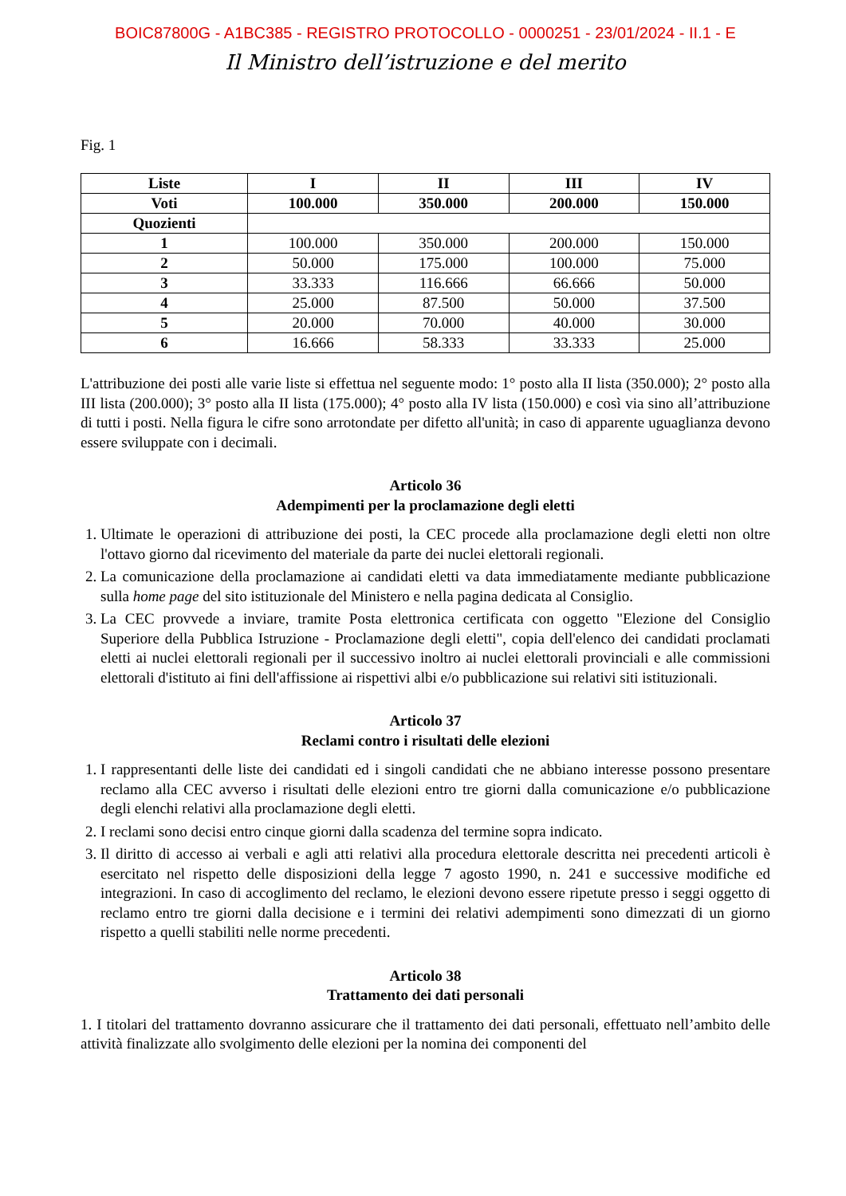BOIC87800G - A1BC385 - REGISTRO PROTOCOLLO - 0000251 - 23/01/2024 - II.1 - E
Il Ministro dell’istruzione e del merito
Fig. 1
| Liste | I | II | III | IV |
| --- | --- | --- | --- | --- |
| Voti | 100.000 | 350.000 | 200.000 | 150.000 |
| Quozienti | | | | |
| 1 | 100.000 | 350.000 | 200.000 | 150.000 |
| 2 | 50.000 | 175.000 | 100.000 | 75.000 |
| 3 | 33.333 | 116.666 | 66.666 | 50.000 |
| 4 | 25.000 | 87.500 | 50.000 | 37.500 |
| 5 | 20.000 | 70.000 | 40.000 | 30.000 |
| 6 | 16.666 | 58.333 | 33.333 | 25.000 |
L'attribuzione dei posti alle varie liste si effettua nel seguente modo: 1° posto alla II lista (350.000); 2° posto alla III lista (200.000); 3° posto alla II lista (175.000); 4° posto alla IV lista (150.000) e così via sino all’attribuzione di tutti i posti. Nella figura le cifre sono arrotondate per difetto all'unità; in caso di apparente uguaglianza devono essere sviluppate con i decimali.
Articolo 36
Adempimenti per la proclamazione degli eletti
1. Ultimate le operazioni di attribuzione dei posti, la CEC procede alla proclamazione degli eletti non oltre l'ottavo giorno dal ricevimento del materiale da parte dei nuclei elettorali regionali.
2. La comunicazione della proclamazione ai candidati eletti va data immediatamente mediante pubblicazione sulla home page del sito istituzionale del Ministero e nella pagina dedicata al Consiglio.
3. La CEC provvede a inviare, tramite Posta elettronica certificata con oggetto "Elezione del Consiglio Superiore della Pubblica Istruzione - Proclamazione degli eletti", copia dell'elenco dei candidati proclamati eletti ai nuclei elettorali regionali per il successivo inoltro ai nuclei elettorali provinciali e alle commissioni elettorali d'istituto ai fini dell'affissione ai rispettivi albi e/o pubblicazione sui relativi siti istituzionali.
Articolo 37
Reclami contro i risultati delle elezioni
1. I rappresentanti delle liste dei candidati ed i singoli candidati che ne abbiano interesse possono presentare reclamo alla CEC avverso i risultati delle elezioni entro tre giorni dalla comunicazione e/o pubblicazione degli elenchi relativi alla proclamazione degli eletti.
2. I reclami sono decisi entro cinque giorni dalla scadenza del termine sopra indicato.
3. Il diritto di accesso ai verbali e agli atti relativi alla procedura elettorale descritta nei precedenti articoli è esercitato nel rispetto delle disposizioni della legge 7 agosto 1990, n. 241 e successive modifiche ed integrazioni. In caso di accoglimento del reclamo, le elezioni devono essere ripetute presso i seggi oggetto di reclamo entro tre giorni dalla decisione e i termini dei relativi adempimenti sono dimezzati di un giorno rispetto a quelli stabiliti nelle norme precedenti.
Articolo 38
Trattamento dei dati personali
1. I titolari del trattamento dovranno assicurare che il trattamento dei dati personali, effettuato nell’ambito delle attività finalizzate allo svolgimento delle elezioni per la nomina dei componenti del